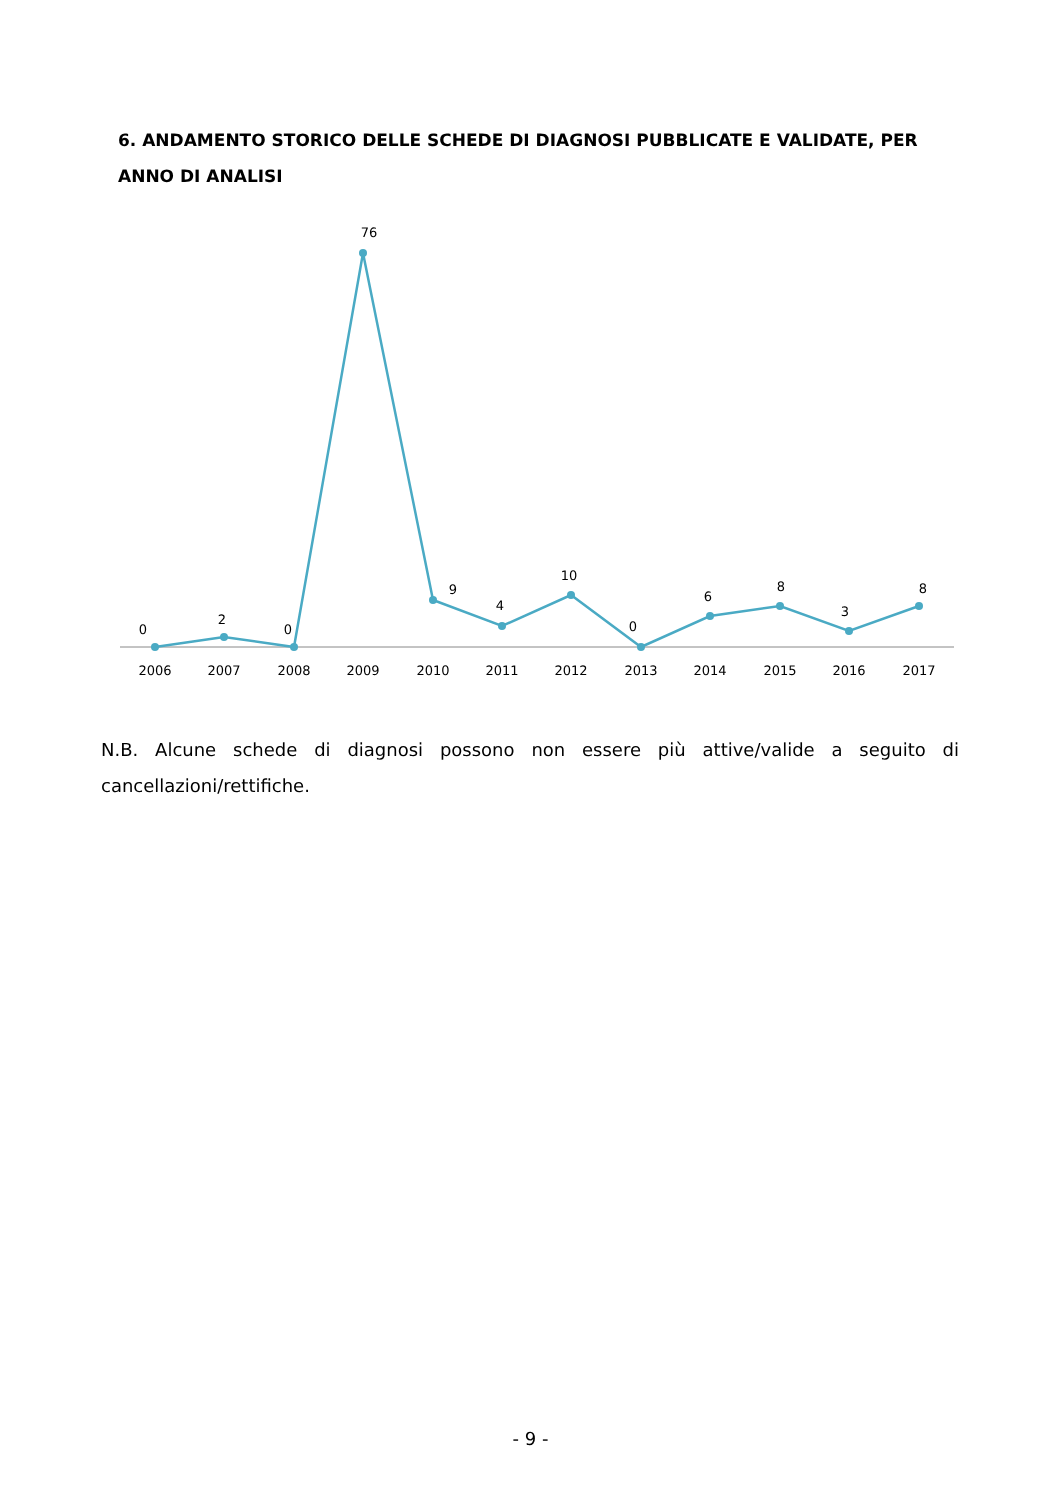6. ANDAMENTO STORICO DELLE SCHEDE DI DIAGNOSI PUBBLICATE E VALIDATE, PER ANNO DI ANALISI
0
2
0
76
9
4
10
0
6
8
3
8
2006
2007
2008
2009
2010
2011
2012
2013
2014
2015
2016
2017
N.B. Alcune schede di diagnosi possono non essere più attive/valide a seguito di cancellazioni/rettifiche.
- 9 -